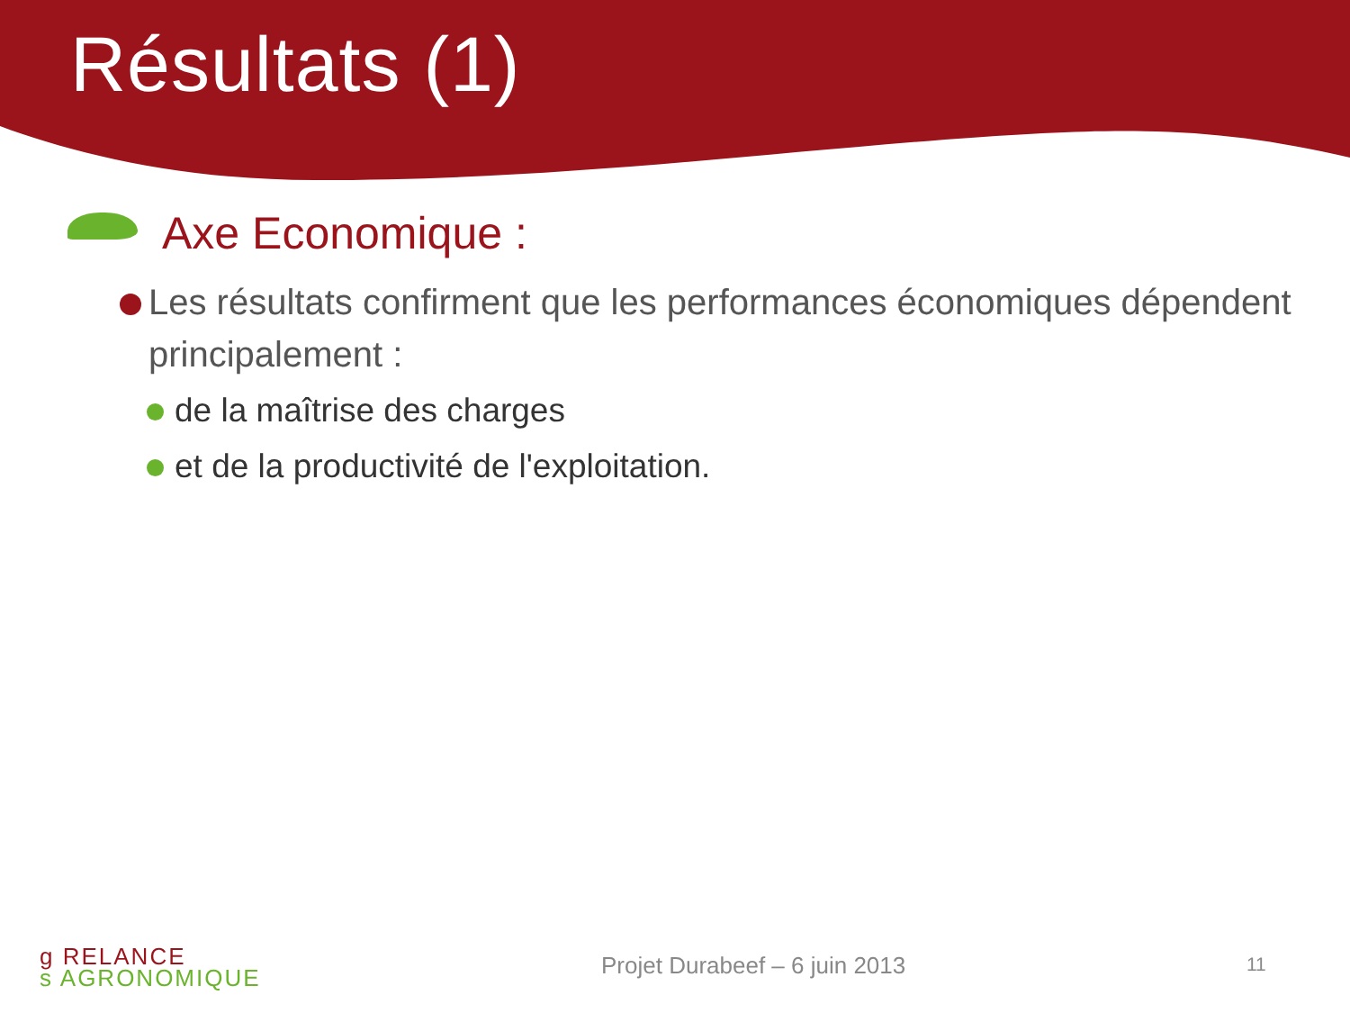Résultats (1)
Axe Economique :
Les résultats confirment que les performances économiques dépendent principalement :
de la maîtrise des charges
et de la productivité de l'exploitation.
g R ELANCE
s A GRONOMIQUE
Projet Durabeef – 6 juin 2013 11